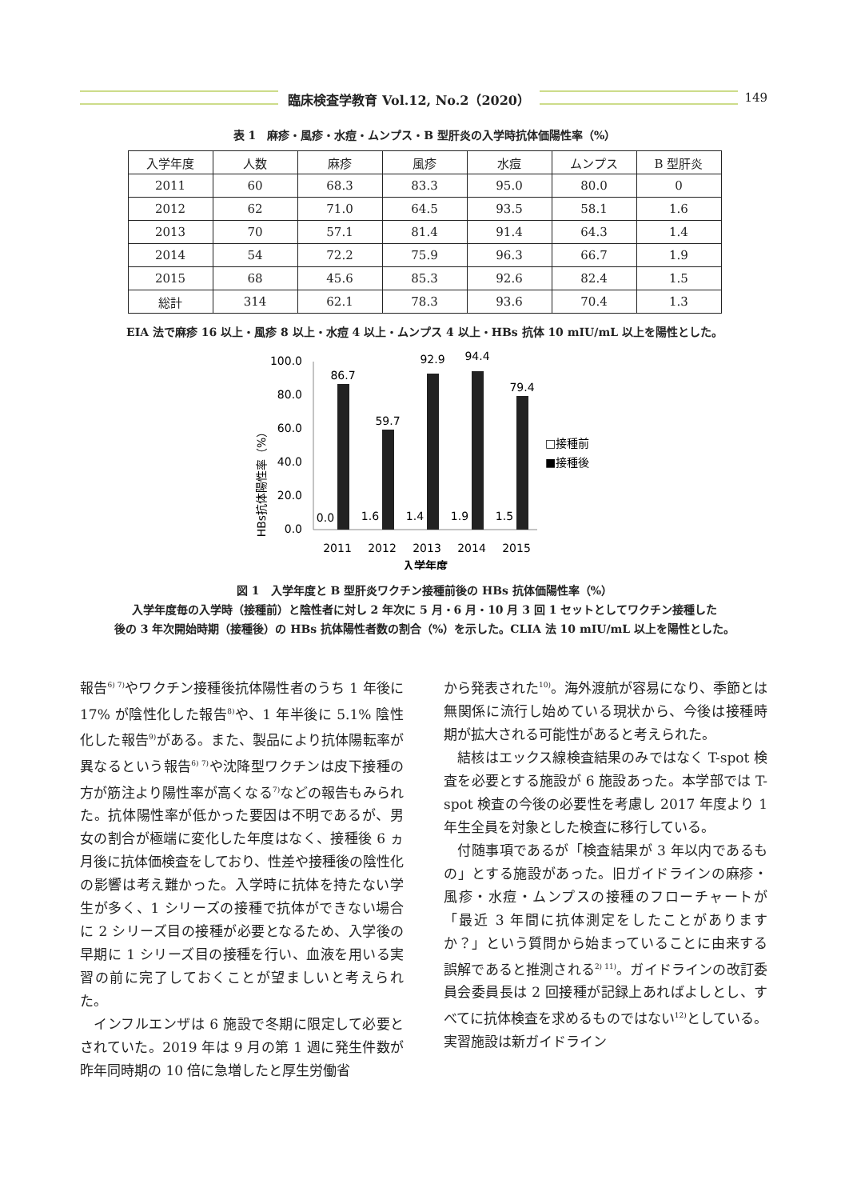臨床検査学教育 Vol.12, No.2（2020）
149
表 1　麻疹・風疹・水痘・ムンプス・B 型肝炎の入学時抗体価陽性率（%）
| 入学年度 | 人数 | 麻疹 | 風疹 | 水痘 | ムンプス | B 型肝炎 |
| --- | --- | --- | --- | --- | --- | --- |
| 2011 | 60 | 68.3 | 83.3 | 95.0 | 80.0 | 0 |
| 2012 | 62 | 71.0 | 64.5 | 93.5 | 58.1 | 1.6 |
| 2013 | 70 | 57.1 | 81.4 | 91.4 | 64.3 | 1.4 |
| 2014 | 54 | 72.2 | 75.9 | 96.3 | 66.7 | 1.9 |
| 2015 | 68 | 45.6 | 85.3 | 92.6 | 82.4 | 1.5 |
| 総計 | 314 | 62.1 | 78.3 | 93.6 | 70.4 | 1.3 |
EIA 法で麻疹 16 以上・風疹 8 以上・水痘 4 以上・ムンプス 4 以上・HBs 抗体 10 mIU/mL 以上を陽性とした。
HBs抗体陽性率（%）
100.0
80.0
60.0
40.0
20.0
0.0
86.7
59.7
92.9
94.4
79.4
0.0
1.6
1.4
1.9
1.5
2011
2012
2013
2014
2015
入学年度
□接種前
■接種後
図 1　入学年度と B 型肝炎ワクチン接種前後の HBs 抗体価陽性率（%）
入学年度毎の入学時（接種前）と陰性者に対し 2 年次に 5 月・6 月・10 月 3 回 1 セットとしてワクチン接種した
後の 3 年次開始時期（接種後）の HBs 抗体陽性者数の割合（%）を示した。CLIA 法 10 mIU/mL 以上を陽性とした。
報告<sup>6) 7)</sup>やワクチン接種後抗体陽性者のうち 1 年後に 17% が陰性化した報告<sup>8)</sup>や、1 年半後に 5.1% 陰性化した報告<sup>9)</sup>がある。また、製品により抗体陽転率が異なるという報告<sup>6) 7)</sup>や沈降型ワクチンは皮下接種の方が筋注より陽性率が高くなる<sup>7)</sup>などの報告もみられた。抗体陽性率が低かった要因は不明であるが、男女の割合が極端に変化した年度はなく、接種後 6 ヵ月後に抗体価検査をしており、性差や接種後の陰性化の影響は考え難かった。入学時に抗体を持たない学生が多く、1 シリーズの接種で抗体ができない場合に 2 シリーズ目の接種が必要となるため、入学後の早期に 1 シリーズ目の接種を行い、血液を用いる実習の前に完了しておくことが望ましいと考えられた。
　インフルエンザは 6 施設で冬期に限定して必要とされていた。2019 年は 9 月の第 1 週に発生件数が昨年同時期の 10 倍に急増したと厚生労働省
から発表された<sup>10)</sup>。海外渡航が容易になり、季節とは無関係に流行し始めている現状から、今後は接種時期が拡大される可能性があると考えられた。
　結核はエックス線検査結果のみではなく T-spot 検査を必要とする施設が 6 施設あった。本学部では T-spot 検査の今後の必要性を考慮し 2017 年度より 1 年生全員を対象とした検査に移行している。
　付随事項であるが「検査結果が 3 年以内であるもの」とする施設があった。旧ガイドラインの麻疹・風疹・水痘・ムンプスの接種のフローチャートが「最近 3 年間に抗体測定をしたことがありますか？」という質問から始まっていることに由来する誤解であると推測される<sup>2) 11)</sup>。ガイドラインの改訂委員会委員長は 2 回接種が記録上あればよしとし、すべてに抗体検査を求めるものではない<sup>12)</sup>としている。実習施設は新ガイドライン